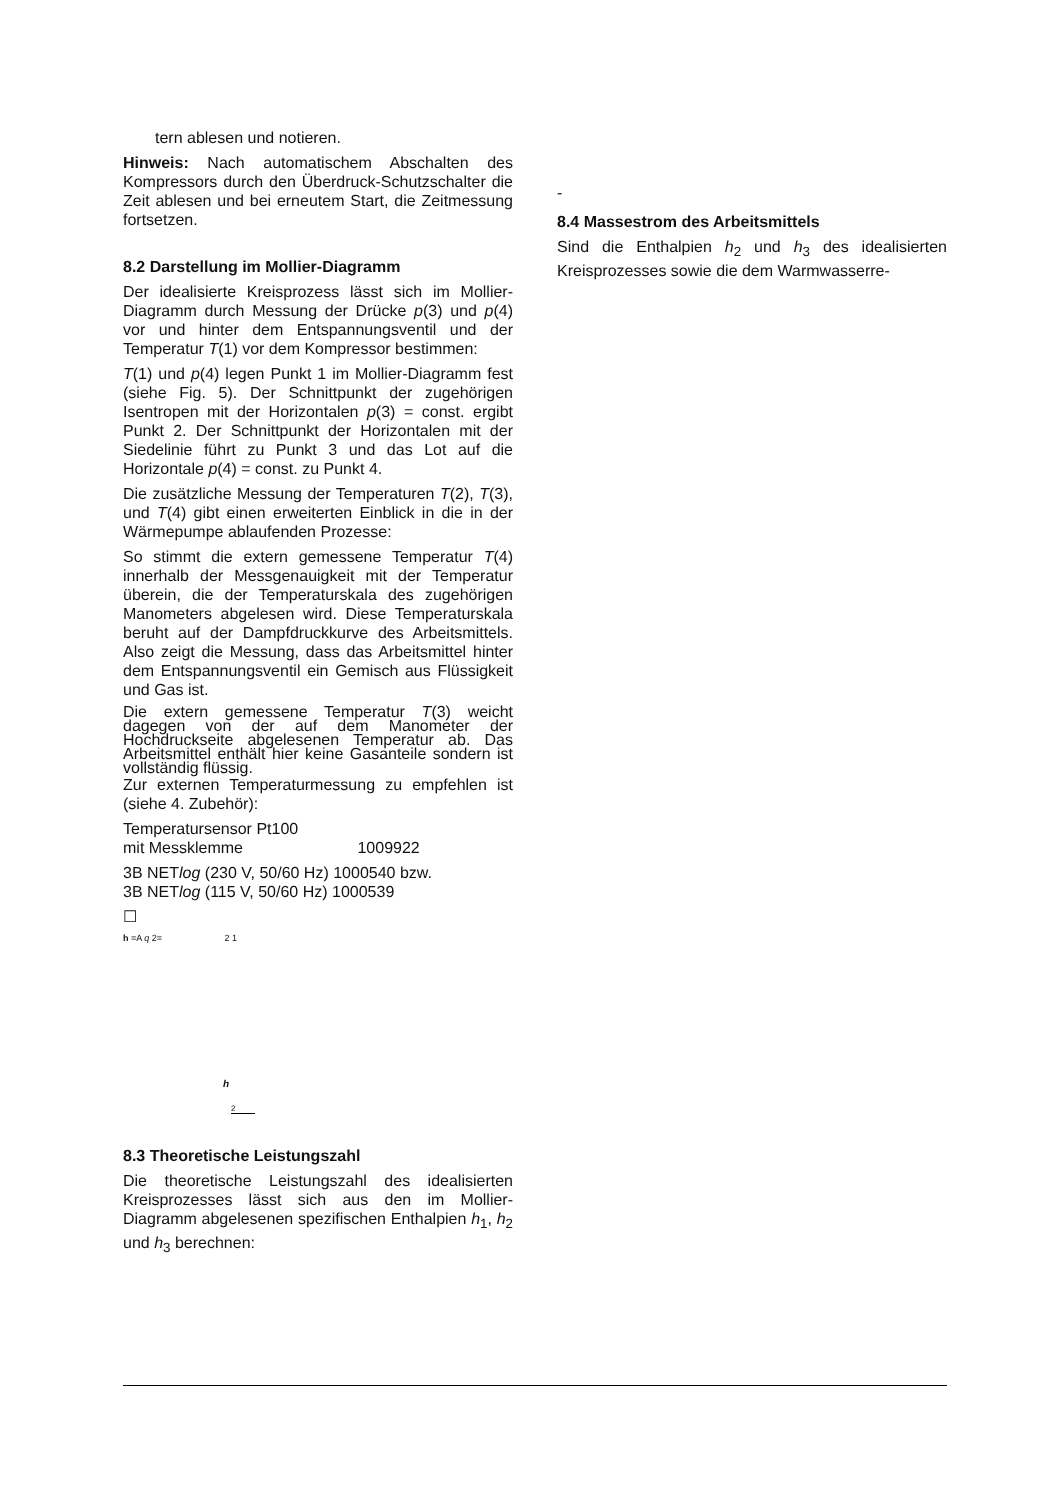tern ablesen und notieren.
Hinweis: Nach automatischem Abschalten des Kompressors durch den Überdruck-Schutzschalter die Zeit ablesen und bei erneutem Start, die Zeitmessung fortsetzen.
8.2 Darstellung im Mollier-Diagramm
Der idealisierte Kreisprozess lässt sich im Mollier-Diagramm durch Messung der Drücke p(3) und p(4) vor und hinter dem Entspannungsventil und der Temperatur T(1) vor dem Kompressor bestimmen:
T(1) und p(4) legen Punkt 1 im Mollier-Diagramm fest (siehe Fig. 5). Der Schnittpunkt der zugehörigen Isentropen mit der Horizontalen p(3) = const. ergibt Punkt 2. Der Schnittpunkt der Horizontalen mit der Siedelinie führt zu Punkt 3 und das Lot auf die Horizontale p(4) = const. zu Punkt 4.
Die zusätzliche Messung der Temperaturen T(2), T(3), und T(4) gibt einen erweiterten Einblick in die in der Wärmepumpe ablaufenden Prozesse:
So stimmt die extern gemessene Temperatur T(4) innerhalb der Messgenauigkeit mit der Temperatur überein, die der Temperaturskala des zugehörigen Manometers abgelesen wird. Diese Temperaturskala beruht auf der Dampfdruckkurve des Arbeitsmittels. Also zeigt die Messung, dass das Arbeitsmittel hinter dem Entspannungsventil ein Gemisch aus Flüssigkeit und Gas ist.
Die extern gemessene Temperatur T(3) weicht dagegen von der auf dem Manometer der Hochdruckseite abgelesenen Temperatur ab. Das Arbeitsmittel enthält hier keine Gasanteile sondern ist vollständig flüssig.
Zur externen Temperaturmessung zu empfehlen ist (siehe 4. Zubehör):
Temperatursensor Pt100
mit Messklemme 1009922
3B NETlog (230 V, 50/60 Hz) 1000540 bzw.
3B NETlog (115 V, 50/60 Hz) 1000539
☐
h =A q 2= 2 1
h
2
8.3 Theoretische Leistungszahl
Die theoretische Leistungszahl des idealisierten Kreisprozesses lässt sich aus den im Mollier-Diagramm abgelesenen spezifischen Enthalpien h<sub>1</sub>, h<sub>2</sub> und h<sub>3</sub> berechnen:
-
8.4 Massestrom des Arbeitsmittels
Sind die Enthalpien h<sub>2</sub> und h<sub>3</sub> des idealisierten Kreisprozesses sowie die dem Warmwasserre-